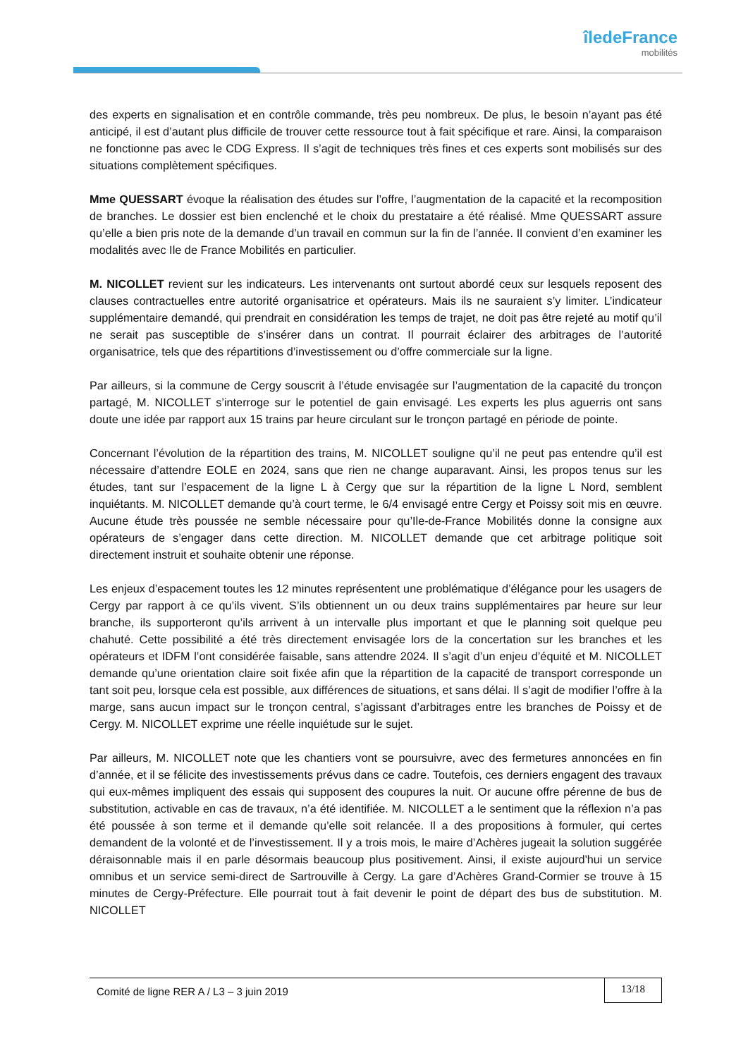îledeFrance
mobilités
des experts en signalisation et en contrôle commande, très peu nombreux. De plus, le besoin n’ayant pas été anticipé, il est d’autant plus difficile de trouver cette ressource tout à fait spécifique et rare. Ainsi, la comparaison ne fonctionne pas avec le CDG Express. Il s’agit de techniques très fines et ces experts sont mobilisés sur des situations complètement spécifiques.
Mme QUESSART évoque la réalisation des études sur l’offre, l’augmentation de la capacité et la recomposition de branches. Le dossier est bien enclenché et le choix du prestataire a été réalisé. Mme QUESSART assure qu’elle a bien pris note de la demande d’un travail en commun sur la fin de l’année. Il convient d’en examiner les modalités avec Ile de France Mobilités en particulier.
M. NICOLLET revient sur les indicateurs. Les intervenants ont surtout abordé ceux sur lesquels reposent des clauses contractuelles entre autorité organisatrice et opérateurs. Mais ils ne sauraient s’y limiter. L’indicateur supplémentaire demandé, qui prendrait en considération les temps de trajet, ne doit pas être rejeté au motif qu’il ne serait pas susceptible de s’insérer dans un contrat. Il pourrait éclairer des arbitrages de l’autorité organisatrice, tels que des répartitions d’investissement ou d’offre commerciale sur la ligne.
Par ailleurs, si la commune de Cergy souscrit à l’étude envisagée sur l’augmentation de la capacité du tronçon partagé, M. NICOLLET s’interroge sur le potentiel de gain envisagé. Les experts les plus aguerris ont sans doute une idée par rapport aux 15 trains par heure circulant sur le tronçon partagé en période de pointe.
Concernant l’évolution de la répartition des trains, M. NICOLLET souligne qu’il ne peut pas entendre qu’il est nécessaire d’attendre EOLE en 2024, sans que rien ne change auparavant. Ainsi, les propos tenus sur les études, tant sur l’espacement de la ligne L à Cergy que sur la répartition de la ligne L Nord, semblent inquiétants. M. NICOLLET demande qu’à court terme, le 6/4 envisagé entre Cergy et Poissy soit mis en œuvre. Aucune étude très poussée ne semble nécessaire pour qu’Ile-de-France Mobilités donne la consigne aux opérateurs de s’engager dans cette direction. M. NICOLLET demande que cet arbitrage politique soit directement instruit et souhaite obtenir une réponse.
Les enjeux d’espacement toutes les 12 minutes représentent une problématique d’élégance pour les usagers de Cergy par rapport à ce qu’ils vivent. S’ils obtiennent un ou deux trains supplémentaires par heure sur leur branche, ils supporteront qu’ils arrivent à un intervalle plus important et que le planning soit quelque peu chahuté. Cette possibilité a été très directement envisagée lors de la concertation sur les branches et les opérateurs et IDFM l’ont considérée faisable, sans attendre 2024. Il s’agit d’un enjeu d’équité et M. NICOLLET demande qu’une orientation claire soit fixée afin que la répartition de la capacité de transport corresponde un tant soit peu, lorsque cela est possible, aux différences de situations, et sans délai. Il s’agit de modifier l’offre à la marge, sans aucun impact sur le tronçon central, s’agissant d’arbitrages entre les branches de Poissy et de Cergy. M. NICOLLET exprime une réelle inquiétude sur le sujet.
Par ailleurs, M. NICOLLET note que les chantiers vont se poursuivre, avec des fermetures annoncées en fin d’année, et il se félicite des investissements prévus dans ce cadre. Toutefois, ces derniers engagent des travaux qui eux-mêmes impliquent des essais qui supposent des coupures la nuit. Or aucune offre pérenne de bus de substitution, activable en cas de travaux, n’a été identifiée. M. NICOLLET a le sentiment que la réflexion n’a pas été poussée à son terme et il demande qu’elle soit relancée. Il a des propositions à formuler, qui certes demandent de la volonté et de l’investissement. Il y a trois mois, le maire d’Achères jugeait la solution suggérée déraisonnable mais il en parle désormais beaucoup plus positivement. Ainsi, il existe aujourd'hui un service omnibus et un service semi-direct de Sartrouville à Cergy. La gare d’Achères Grand-Cormier se trouve à 15 minutes de Cergy-Préfecture. Elle pourrait tout à fait devenir le point de départ des bus de substitution. M. NICOLLET
Comité de ligne RER A / L3 – 3 juin 2019
13/18